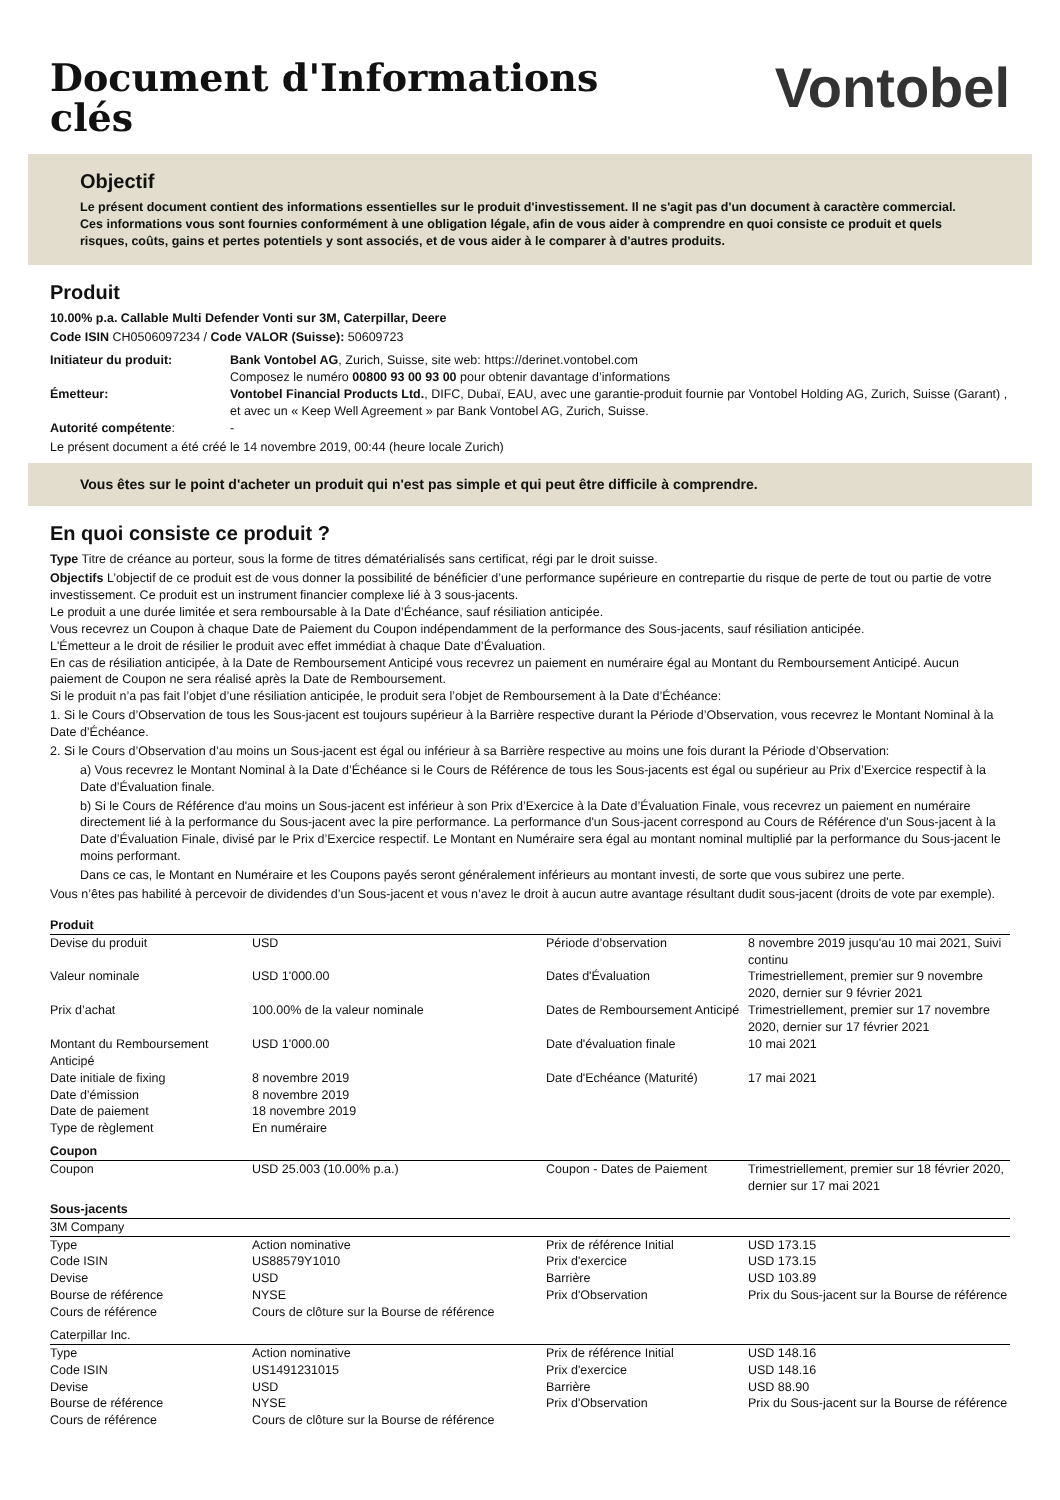Document d'Informations
clés
Vontobel
Objectif
Le présent document contient des informations essentielles sur le produit d'investissement. Il ne s'agit pas d'un document à caractère commercial. Ces informations vous sont fournies conformément à une obligation légale, afin de vous aider à comprendre en quoi consiste ce produit et quels risques, coûts, gains et pertes potentiels y sont associés, et de vous aider à le comparer à d'autres produits.
Produit
10.00% p.a. Callable Multi Defender Vonti sur 3M, Caterpillar, Deere
Code ISIN CH0506097234 / Code VALOR (Suisse): 50609723
| Initiateur du produit: | Bank Vontobel AG , Zurich, Suisse, site web: https://derinet.vontobel.com Composez le numéro 00800 93 00 93 00 pour obtenir davantage d’informations |
| Émetteur: | Vontobel Financial Products Ltd. , DIFC, Dubaï, EAU, avec une garantie-produit fournie par Vontobel Holding AG, Zurich, Suisse (Garant) , et avec un « Keep Well Agreement » par Bank Vontobel AG, Zurich, Suisse. |
| Autorité compétente : | - |
Le présent document a été créé le 14 novembre 2019, 00:44 (heure locale Zurich)
Vous êtes sur le point d'acheter un produit qui n'est pas simple et qui peut être difficile à comprendre.
En quoi consiste ce produit ?
Type Titre de créance au porteur, sous la forme de titres dématérialisés sans certificat, régi par le droit suisse.
Objectifs L’objectif de ce produit est de vous donner la possibilité de bénéficier d’une performance supérieure en contrepartie du risque de perte de tout ou partie de votre investissement. Ce produit est un instrument financier complexe lié à 3 sous-jacents.
Le produit a une durée limitée et sera remboursable à la Date d’Échéance, sauf résiliation anticipée.
Vous recevrez un Coupon à chaque Date de Paiement du Coupon indépendamment de la performance des Sous-jacents, sauf résiliation anticipée.
L'Émetteur a le droit de résilier le produit avec effet immédiat à chaque Date d’Évaluation.
En cas de résiliation anticipée, à la Date de Remboursement Anticipé vous recevrez un paiement en numéraire égal au Montant du Remboursement Anticipé. Aucun paiement de Coupon ne sera réalisé après la Date de Remboursement.
Si le produit n’a pas fait l’objet d’une résiliation anticipée, le produit sera l’objet de Remboursement à la Date d’Échéance:
1. Si le Cours d’Observation de tous les Sous-jacent est toujours supérieur à la Barrière respective durant la Période d’Observation, vous recevrez le Montant Nominal à la Date d’Échéance.
2. Si le Cours d’Observation d’au moins un Sous-jacent est égal ou inférieur à sa Barrière respective au moins une fois durant la Période d’Observation:
a) Vous recevrez le Montant Nominal à la Date d’Échéance si le Cours de Référence de tous les Sous-jacents est égal ou supérieur au Prix d’Exercice respectif à la Date d’Évaluation finale.
b) Si le Cours de Référence d'au moins un Sous-jacent est inférieur à son Prix d’Exercice à la Date d’Évaluation Finale, vous recevrez un paiement en numéraire directement lié à la performance du Sous-jacent avec la pire performance. La performance d'un Sous-jacent correspond au Cours de Référence d'un Sous-jacent à la Date d’Évaluation Finale, divisé par le Prix d’Exercice respectif. Le Montant en Numéraire sera égal au montant nominal multiplié par la performance du Sous-jacent le moins performant.
Dans ce cas, le Montant en Numéraire et les Coupons payés seront généralement inférieurs au montant investi, de sorte que vous subirez une perte.
Vous n’êtes pas habilité à percevoir de dividendes d’un Sous-jacent et vous n’avez le droit à aucun autre avantage résultant dudit sous-jacent (droits de vote par exemple).
| Produit | | | |
| Devise du produit | USD | Période d’observation | 8 novembre 2019 jusqu'au 10 mai 2021, Suivi continu |
| Valeur nominale | USD 1'000.00 | Dates d'Évaluation | Trimestriellement, premier sur 9 novembre 2020, dernier sur 9 février 2021 |
| Prix d’achat | 100.00% de la valeur nominale | Dates de Remboursement Anticipé | Trimestriellement, premier sur 17 novembre 2020, dernier sur 17 février 2021 |
| Montant du Remboursement Anticipé | USD 1'000.00 | Date d'évaluation finale | 10 mai 2021 |
| Date initiale de fixing | 8 novembre 2019 | Date d'Echéance (Maturité) | 17 mai 2021 |
| Date d’émission | 8 novembre 2019 | | |
| Date de paiement | 18 novembre 2019 | | |
| Type de règlement | En numéraire | | |
| Coupon | | | |
| Coupon | USD 25.003 (10.00% p.a.) | Coupon - Dates de Paiement | Trimestriellement, premier sur 18 février 2020, dernier sur 17 mai 2021 |
| Sous-jacents | | | |
| 3M Company | | | |
| Type | Action nominative | Prix de référence Initial | USD 173.15 |
| Code ISIN | US88579Y1010 | Prix d'exercice | USD 173.15 |
| Devise | USD | Barrière | USD 103.89 |
| Bourse de référence | NYSE | Prix d'Observation | Prix du Sous-jacent sur la Bourse de référence |
| Cours de référence | Cours de clôture sur la Bourse de référence | | |
| Caterpillar Inc. | | | |
| Type | Action nominative | Prix de référence Initial | USD 148.16 |
| Code ISIN | US1491231015 | Prix d'exercice | USD 148.16 |
| Devise | USD | Barrière | USD 88.90 |
| Bourse de référence | NYSE | Prix d'Observation | Prix du Sous-jacent sur la Bourse de référence |
| Cours de référence | Cours de clôture sur la Bourse de référence | | |